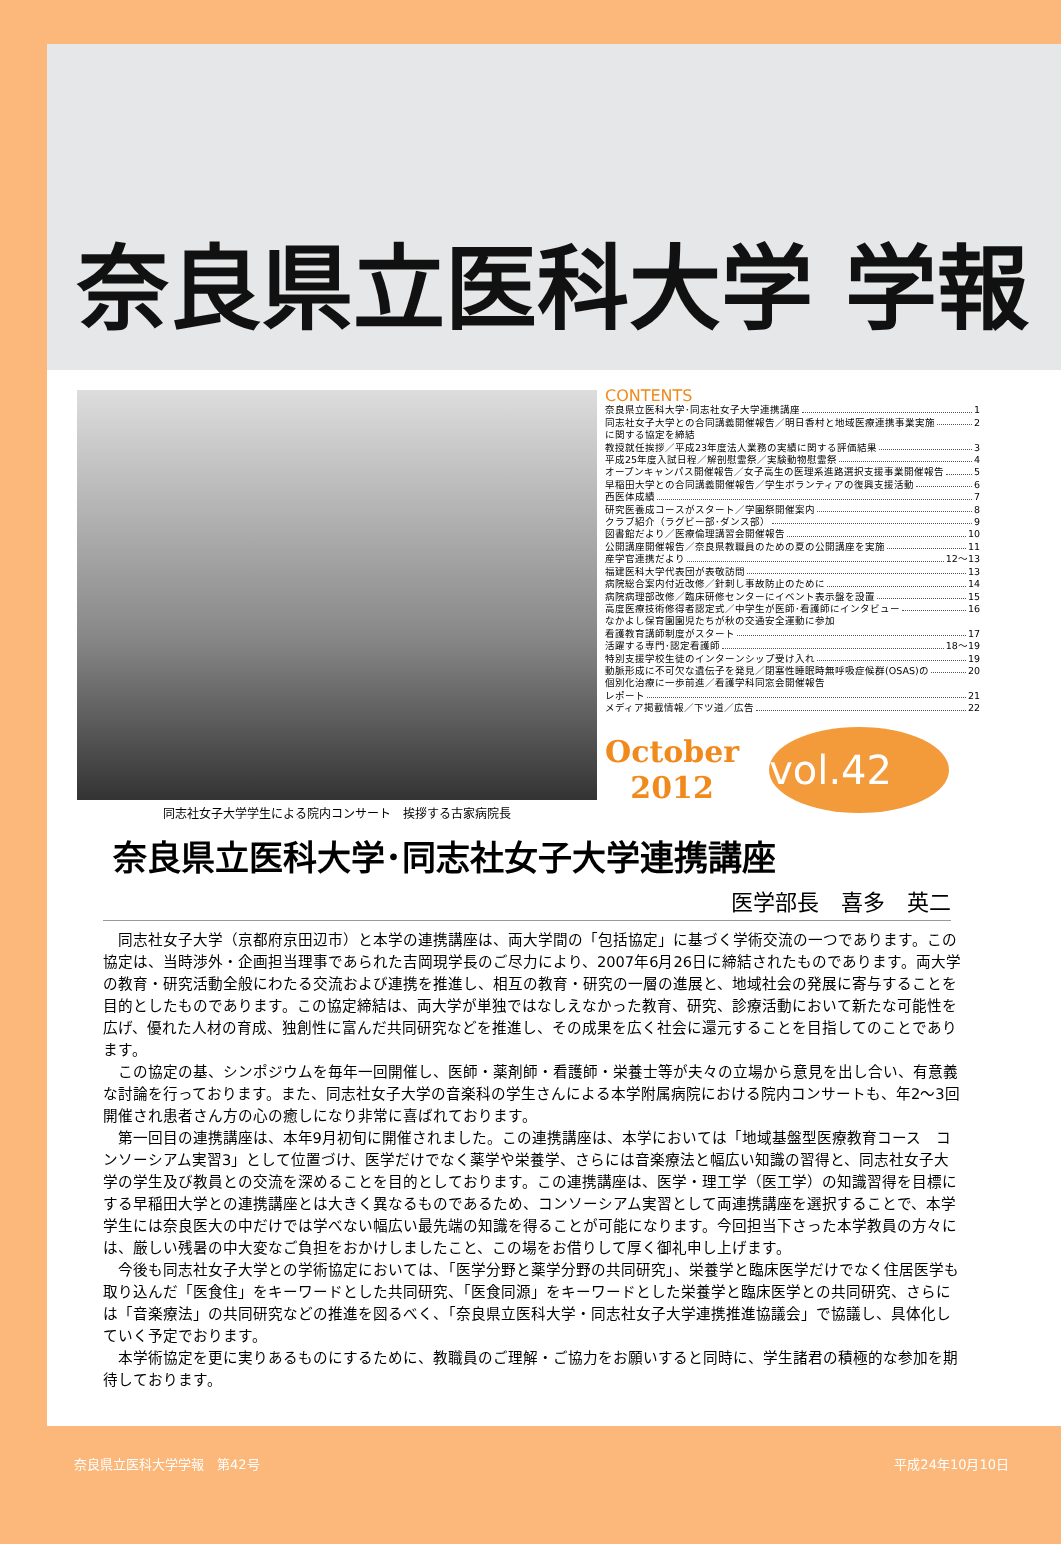奈良県立医科大学 学報
同志社女子大学学生による院内コンサート　挨拶する古家病院長
CONTENTS
奈良県立医科大学･同志社女子大学連携講座 1
同志社女子大学との合同講義開催報告／明日香村と地域医療連携事業実施 2
に関する協定を締結
教授就任挨拶／平成23年度法人業務の実績に関する評価結果 3
平成25年度入試日程／解剖慰霊祭／実験動物慰霊祭 4
オープンキャンパス開催報告／女子高生の医理系進路選択支援事業開催報告 5
早稲田大学との合同講義開催報告／学生ボランティアの復興支援活動 6
西医体成績 7
研究医養成コースがスタート／学園祭開催案内 8
クラブ紹介（ラグビー部･ダンス部） 9
図書館だより／医療倫理講習会開催報告 10
公開講座開催報告／奈良県教職員のための夏の公開講座を実施 11
産学官連携だより 12～13
福建医科大学代表団が表敬訪問 13
病院総合案内付近改修／針刺し事故防止のために 14
病院病理部改修／臨床研修センターにイベント表示盤を設置 15
高度医療技術修得者認定式／中学生が医師･看護師にインタビュー 16
なかよし保育園園児たちが秋の交通安全運動に参加
看護教育講師制度がスタート 17
活躍する専門･認定看護師 18～19
特別支援学校生徒のインターンシップ受け入れ 19
動脈形成に不可欠な遺伝子を発見／閉塞性睡眠時無呼吸症候群(OSAS)の 20
個別化治療に一歩前進／看護学科同窓会開催報告
レポート 21
メディア掲載情報／下ツ道／広告 22
October
2012
vol.42
奈良県立医科大学･同志社女子大学連携講座
医学部長　喜多　英二
同志社女子大学（京都府京田辺市）と本学の連携講座は、両大学間の「包括協定」に基づく学術交流の一つであります。この協定は、当時渉外・企画担当理事であられた吉岡現学長のご尽力により、2007年6月26日に締結されたものであります。両大学の教育・研究活動全般にわたる交流および連携を推進し、相互の教育・研究の一層の進展と、地域社会の発展に寄与することを目的としたものであります。この協定締結は、両大学が単独ではなしえなかった教育、研究、診療活動において新たな可能性を広げ、優れた人材の育成、独創性に富んだ共同研究などを推進し、その成果を広く社会に還元することを目指してのことであります。
この協定の基、シンポジウムを毎年一回開催し、医師・薬剤師・看護師・栄養士等が夫々の立場から意見を出し合い、有意義な討論を行っております。また、同志社女子大学の音楽科の学生さんによる本学附属病院における院内コンサートも、年2～3回開催され患者さん方の心の癒しになり非常に喜ばれております。
第一回目の連携講座は、本年9月初旬に開催されました。この連携講座は、本学においては「地域基盤型医療教育コース　コンソーシアム実習3」として位置づけ、医学だけでなく薬学や栄養学、さらには音楽療法と幅広い知識の習得と、同志社女子大学の学生及び教員との交流を深めることを目的としております。この連携講座は、医学・理工学（医工学）の知識習得を目標にする早稲田大学との連携講座とは大きく異なるものであるため、コンソーシアム実習として両連携講座を選択することで、本学学生には奈良医大の中だけでは学べない幅広い最先端の知識を得ることが可能になります。今回担当下さった本学教員の方々には、厳しい残暑の中大変なご負担をおかけしましたこと、この場をお借りして厚く御礼申し上げます。
今後も同志社女子大学との学術協定においては、「医学分野と薬学分野の共同研究」、栄養学と臨床医学だけでなく住居医学も取り込んだ「医食住」をキーワードとした共同研究、「医食同源」をキーワードとした栄養学と臨床医学との共同研究、さらには「音楽療法」の共同研究などの推進を図るべく、「奈良県立医科大学・同志社女子大学連携推進協議会」で協議し、具体化していく予定でおります。
本学術協定を更に実りあるものにするために、教職員のご理解・ご協力をお願いすると同時に、学生諸君の積極的な参加を期待しております。
奈良県立医科大学学報　第42号 平成24年10月10日